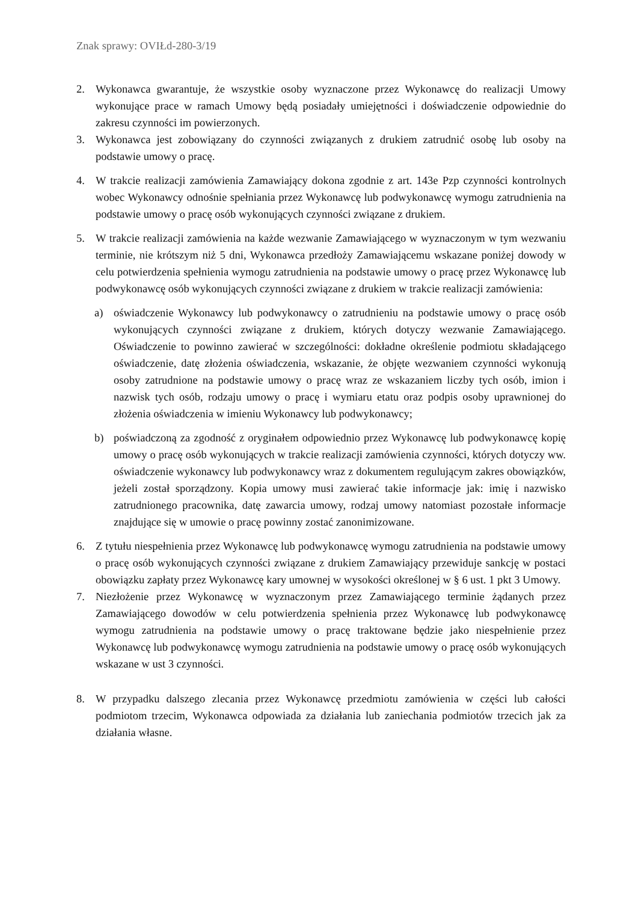Znak sprawy: OVIŁd-280-3/19
2. Wykonawca gwarantuje, że wszystkie osoby wyznaczone przez Wykonawcę do realizacji Umowy wykonujące prace w ramach Umowy będą posiadały umiejętności i doświadczenie odpowiednie do zakresu czynności im powierzonych.
3. Wykonawca jest zobowiązany do czynności związanych z drukiem zatrudnić osobę lub osoby na podstawie umowy o pracę.
4. W trakcie realizacji zamówienia Zamawiający dokona zgodnie z art. 143e Pzp czynności kontrolnych wobec Wykonawcy odnośnie spełniania przez Wykonawcę lub podwykonawcę wymogu zatrudnienia na podstawie umowy o pracę osób wykonujących czynności związane z drukiem.
5. W trakcie realizacji zamówienia na każde wezwanie Zamawiającego w wyznaczonym w tym wezwaniu terminie, nie krótszym niż 5 dni, Wykonawca przedłoży Zamawiającemu wskazane poniżej dowody w celu potwierdzenia spełnienia wymogu zatrudnienia na podstawie umowy o pracę przez Wykonawcę lub podwykonawcę osób wykonujących czynności związane z drukiem w trakcie realizacji zamówienia:
a) oświadczenie Wykonawcy lub podwykonawcy o zatrudnieniu na podstawie umowy o pracę osób wykonujących czynności związane z drukiem, których dotyczy wezwanie Zamawiającego. Oświadczenie to powinno zawierać w szczególności: dokładne określenie podmiotu składającego oświadczenie, datę złożenia oświadczenia, wskazanie, że objęte wezwaniem czynności wykonują osoby zatrudnione na podstawie umowy o pracę wraz ze wskazaniem liczby tych osób, imion i nazwisk tych osób, rodzaju umowy o pracę i wymiaru etatu oraz podpis osoby uprawnionej do złożenia oświadczenia w imieniu Wykonawcy lub podwykonawcy;
b) poświadczoną za zgodność z oryginałem odpowiednio przez Wykonawcę lub podwykonawcę kopię umowy o pracę osób wykonujących w trakcie realizacji zamówienia czynności, których dotyczy ww. oświadczenie wykonawcy lub podwykonawcy wraz z dokumentem regulującym zakres obowiązków, jeżeli został sporządzony. Kopia umowy musi zawierać takie informacje jak: imię i nazwisko zatrudnionego pracownika, datę zawarcia umowy, rodzaj umowy natomiast pozostałe informacje znajdujące się w umowie o pracę powinny zostać zanonimizowane.
6. Z tytułu niespełnienia przez Wykonawcę lub podwykonawcę wymogu zatrudnienia na podstawie umowy o pracę osób wykonujących czynności związane z drukiem Zamawiający przewiduje sankcję w postaci obowiązku zapłaty przez Wykonawcę kary umownej w wysokości określonej w § 6 ust. 1 pkt 3 Umowy.
7. Niezłożenie przez Wykonawcę w wyznaczonym przez Zamawiającego terminie żądanych przez Zamawiającego dowodów w celu potwierdzenia spełnienia przez Wykonawcę lub podwykonawcę wymogu zatrudnienia na podstawie umowy o pracę traktowane będzie jako niespełnienie przez Wykonawcę lub podwykonawcę wymogu zatrudnienia na podstawie umowy o pracę osób wykonujących wskazane w ust 3 czynności.
8. W przypadku dalszego zlecania przez Wykonawcę przedmiotu zamówienia w części lub całości podmiotom trzecim, Wykonawca odpowiada za działania lub zaniechania podmiotów trzecich jak za działania własne.